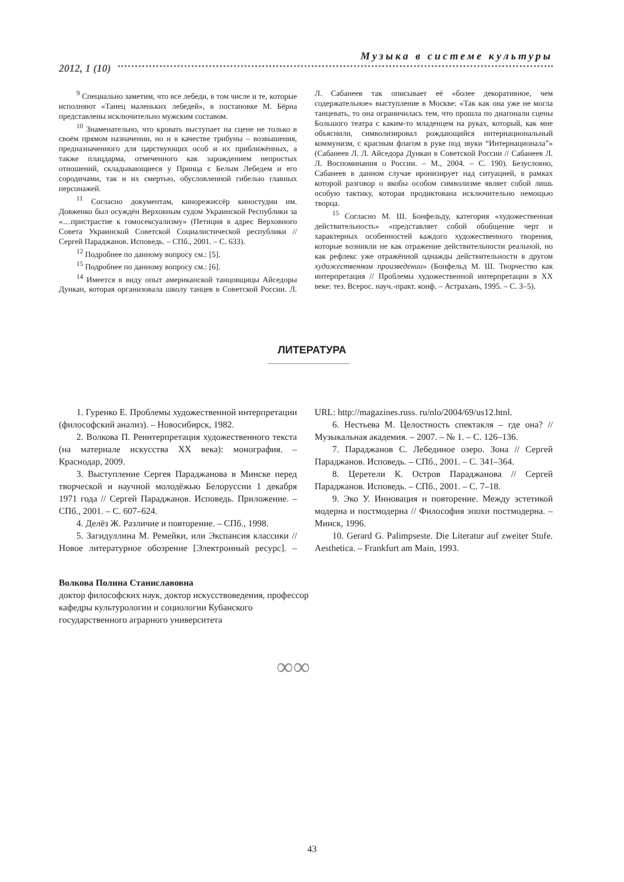Музыка в системе культуры
2012, 1 (10)
<sup>9</sup> Специально заметим, что все лебеди, в том числе и те, которые исполняют «Танец маленьких лебедей», в постановке М. Бёрна представлены исключительно мужским составом.
<sup>10</sup> Знаменательно, что кровать выступает на сцене не только в своём прямом назначении, но и в качестве трибуны – возвышения, предназначенного для царствующих особ и их приближённых, а также плацдарма, отмеченного как зарождением непростых отношений, складывающиеся у Принца с Белым Лебедем и его сородичами, так и их смертью, обусловленной гибелью главных персонажей.
<sup>11</sup> Согласно документам, кинорежиссёр киностудии им. Довженко был осуждён Верховным судом Украинской Республики за «…пристрастие к гомосексуализму» (Петиция в адрес Верховного Совета Украинской Советской Социалистической республики // Сергей Параджанов. Исповедь. – СПб., 2001. – С. 633).
<sup>12</sup> Подробнее по данному вопросу см.: [5].
<sup>15</sup> Подробнее по данному вопросу см.: [6].
<sup>14</sup> Имеется в виду опыт американской танцовщицы Айседоры Дункан, которая организовала школу танцев в Советской России. Л. Л. Сабанеев так описывает её «более декоративное, чем содержательное» выступление в Москве: «Так как она уже не могла танцевать, то она ограничилась тем, что прошла по диагонали сцены Большого театра с каким-то младенцем на руках, который, как мне объяснили, символизировал рождающийся интернациональный коммунизм, с красным флагом в руке под звуки “Интернационала”» (Сабанеев Л. Л. Айседора Дункан в Советской России // Сабанеев Л. Л. Воспоминания о России. – М., 2004. – С. 190). Безусловно, Сабанеев в данном случае иронизирует над ситуацией, в рамках которой разговор о якобы особом символизме являет собой лишь особую тактику, которая продиктована исключительно немощью творца.
<sup>15</sup> Согласно М. Ш. Бонфельду, категория «художественная действительность» «представляет собой обобщение черт и характерных особенностей каждого художественного творения, которые возникли не как отражение действительности реальной, но как рефлекс уже отражённой однажды действительности в другом художественном произведении» (Бонфельд М. Ш. Творчество как интерпретация // Проблемы художественной интерпретации в XX веке: тез. Всерос. науч.-практ. конф. – Астрахань, 1995. – С. 3–5).
ЛИТЕРАТУРА
1. Гуренко Е. Проблемы художественной интерпретации (философский анализ). – Новосибирск, 1982.
2. Волкова П. Реинтерпретация художественного текста (на материале искусства XX века): монография. – Краснодар, 2009.
3. Выступление Сергея Параджанова в Минске перед творческой и научной молодёжью Белоруссии 1 декабря 1971 года // Сергей Параджанов. Исповедь. Приложение. – СПб., 2001. – С. 607–624.
4. Делёз Ж. Различие и повторение. – СПб., 1998.
5. Загидуллина М. Ремейки, или Экспансия классики // Новое литературное обозрение [Электронный ресурс]. – URL: http://magazines.russ. ru/nlo/2004/69/us12.htnl.
6. Нестьева М. Целостность спектакля – где она? // Музыкальная академия. – 2007. – № 1. – С. 126–136.
7. Параджанов С. Лебединое озеро. Зона // Сергей Параджанов. Исповедь. – СПб., 2001. – С. 341–364.
8. Церетели К. Остров Параджанова // Сергей Параджанов. Исповедь. – СПб., 2001. – С. 7–18.
9. Эко У. Инновация и повторение. Между эстетикой модерна и постмодерна // Философия эпохи постмодерна. – Минск, 1996.
10. Gerard G. Palimpseste. Die Literatur auf zweiter Stufe. Aesthetica. – Frankfurt am Main, 1993.
Волкова Полина Станиславовна
доктор философских наук, доктор искусствоведения, профессор кафедры культурологии и социологии Кубанского государственного аграрного университета
∞∞
43